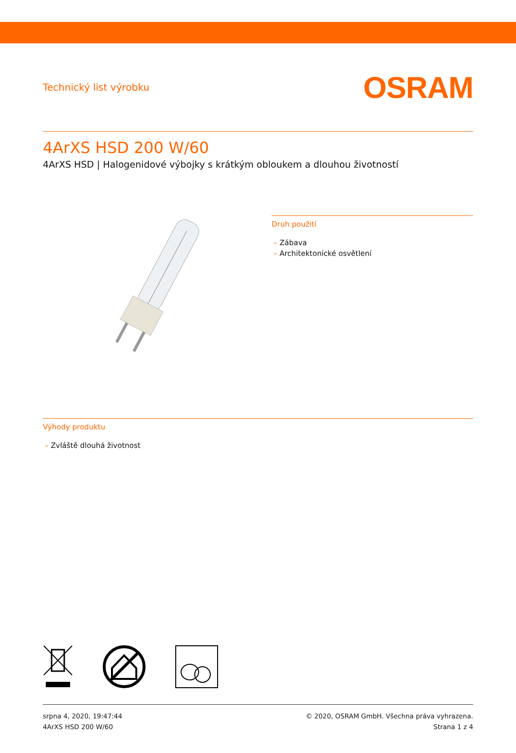Technický list výrobku
OSRAM
4ArXS HSD 200 W/60
4ArXS HSD | Halogenidové výbojky s krátkým obloukem a dlouhou životností
Druh použití
– Zábava
– Architektonické osvětlení
Výhody produktu
– Zvláště dlouhá životnost
srpna 4, 2020, 19:47:44
4ArXS HSD 200 W/60
© 2020, OSRAM GmbH. Všechna práva vyhrazena.
Strana 1 z 4